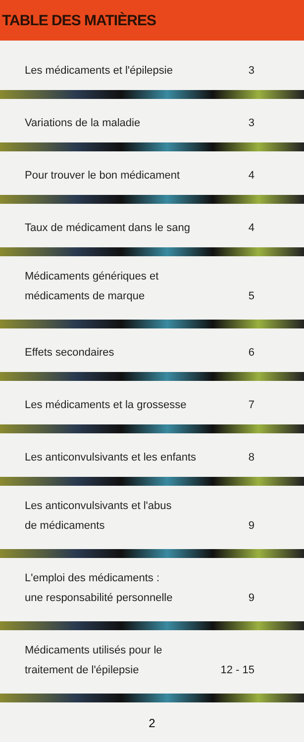TABLE DES MATIÈRES
Les médicaments et l'épilepsie 3
Variations de la maladie 3
Pour trouver le bon médicament 4
Taux de médicament dans le sang 4
Médicaments génériques et
médicaments de marque 5
Effets secondaires 6
Les médicaments et la grossesse 7
Les anticonvulsivants et les enfants 8
Les anticonvulsivants et l'abus
de médicaments 9
L'emploi des médicaments :
une responsabilité personnelle 9
Médicaments utilisés pour le
traitement de l'épilepsie 12 - 15
2